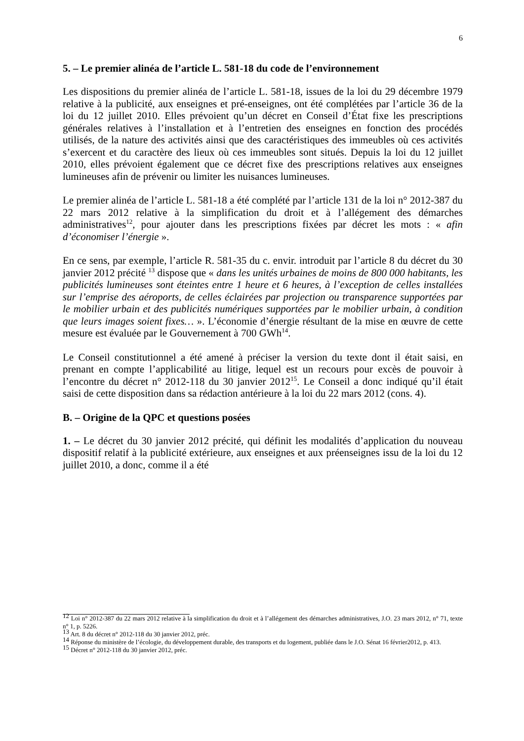6
5. – Le premier alinéa de l’article L. 581-18 du code de l’environnement
Les dispositions du premier alinéa de l’article L. 581-18, issues de la loi du 29 décembre 1979 relative à la publicité, aux enseignes et pré-enseignes, ont été complétées par l’article 36 de la loi du 12 juillet 2010. Elles prévoient qu’un décret en Conseil d’État fixe les prescriptions générales relatives à l’installation et à l’entretien des enseignes en fonction des procédés utilisés, de la nature des activités ainsi que des caractéristiques des immeubles où ces activités s’exercent et du caractère des lieux où ces immeubles sont situés. Depuis la loi du 12 juillet 2010, elles prévoient également que ce décret fixe des prescriptions relatives aux enseignes lumineuses afin de prévenir ou limiter les nuisances lumineuses.
Le premier alinéa de l’article L. 581-18 a été complété par l’article 131 de la loi n° 2012-387 du 22 mars 2012 relative à la simplification du droit et à l’allégement des démarches administratives<sup>12</sup>, pour ajouter dans les prescriptions fixées par décret les mots : « afin d’économiser l’énergie ».
En ce sens, par exemple, l’article R. 581-35 du c. envir. introduit par l’article 8 du décret du 30 janvier 2012 précité <sup>13</sup> dispose que « dans les unités urbaines de moins de 800 000 habitants, les publicités lumineuses sont éteintes entre 1 heure et 6 heures, à l’exception de celles installées sur l’emprise des aéroports, de celles éclairées par projection ou transparence supportées par le mobilier urbain et des publicités numériques supportées par le mobilier urbain, à condition que leurs images soient fixes… ». L’économie d’énergie résultant de la mise en œuvre de cette mesure est évaluée par le Gouvernement à 700 GWh<sup>14</sup>.
Le Conseil constitutionnel a été amené à préciser la version du texte dont il était saisi, en prenant en compte l’applicabilité au litige, lequel est un recours pour excès de pouvoir à l’encontre du décret n° 2012-118 du 30 janvier 2012<sup>15</sup>. Le Conseil a donc indiqué qu’il était saisi de cette disposition dans sa rédaction antérieure à la loi du 22 mars 2012 (cons. 4).
B. – Origine de la QPC et questions posées
1. – Le décret du 30 janvier 2012 précité, qui définit les modalités d’application du nouveau dispositif relatif à la publicité extérieure, aux enseignes et aux préenseignes issu de la loi du 12 juillet 2010, a donc, comme il a été
<sup>12</sup> Loi n° 2012-387 du 22 mars 2012 relative à la simplification du droit et à l’allégement des démarches administratives, J.O. 23 mars 2012, n° 71, texte n° 1, p. 5226.
<sup>13</sup> Art. 8 du décret n° 2012-118 du 30 janvier 2012, préc.
<sup>14</sup> Réponse du ministère de l’écologie, du développement durable, des transports et du logement, publiée dans le J.O. Sénat 16 février2012, p. 413.
<sup>15</sup> Décret n° 2012-118 du 30 janvier 2012, préc.